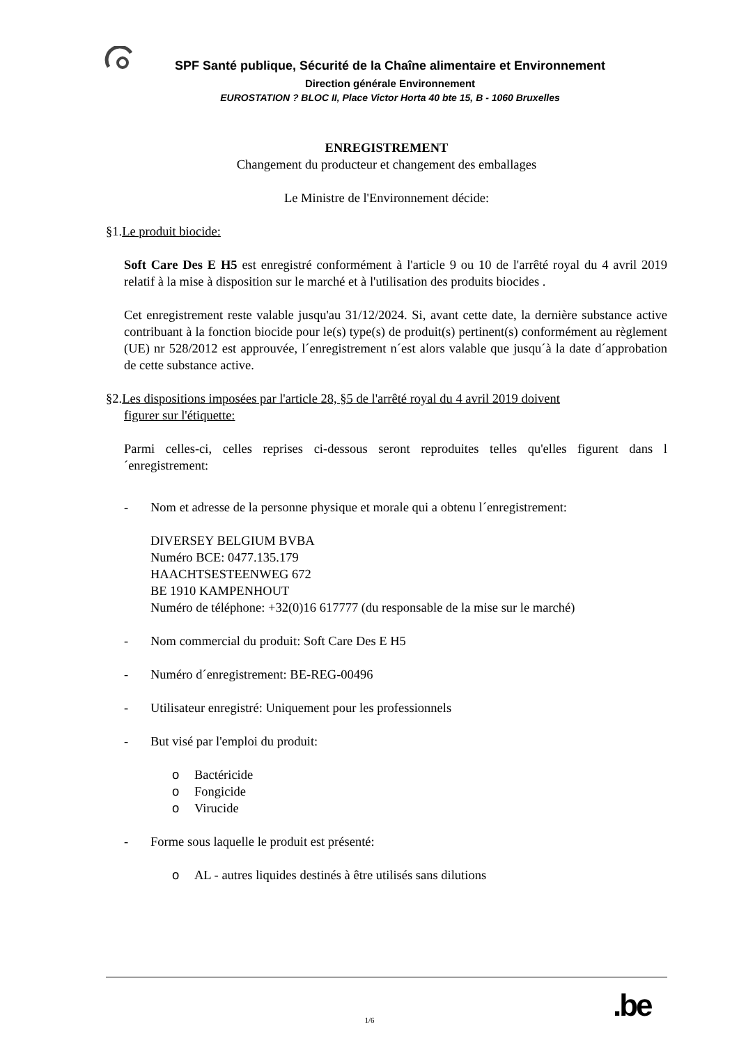SPF Santé publique, Sécurité de la Chaîne alimentaire et Environnement
Direction générale Environnement
EUROSTATION ? BLOC II, Place Victor Horta 40 bte 15, B - 1060 Bruxelles
ENREGISTREMENT
Changement du producteur et changement des emballages
Le Ministre de l'Environnement décide:
§1.Le produit biocide:
Soft Care Des E H5 est enregistré conformément à l'article 9 ou 10 de l'arrêté royal du 4 avril 2019 relatif à la mise à disposition sur le marché et à l'utilisation des produits biocides .
Cet enregistrement reste valable jusqu'au 31/12/2024. Si, avant cette date, la dernière substance active contribuant à la fonction biocide pour le(s) type(s) de produit(s) pertinent(s) conformément au règlement (UE) nr 528/2012 est approuvée, l´enregistrement n´est alors valable que jusqu´à la date d´approbation de cette substance active.
§2.Les dispositions imposées par l'article 28, §5 de l'arrêté royal du 4 avril 2019 doivent
figurer sur l'étiquette:
Parmi celles-ci, celles reprises ci-dessous seront reproduites telles qu'elles figurent dans l´enregistrement:
- Nom et adresse de la personne physique et morale qui a obtenu l´enregistrement:
DIVERSEY BELGIUM BVBA
Numéro BCE: 0477.135.179
HAACHTSESTEENWEG 672
BE 1910 KAMPENHOUT
Numéro de téléphone: +32(0)16 617777 (du responsable de la mise sur le marché)
- Nom commercial du produit: Soft Care Des E H5
- Numéro d´enregistrement: BE-REG-00496
- Utilisateur enregistré: Uniquement pour les professionnels
- But visé par l'emploi du produit:
o Bactéricide
o Fongicide
o Virucide
- Forme sous laquelle le produit est présenté:
o AL - autres liquides destinés à être utilisés sans dilutions
.be
1/6